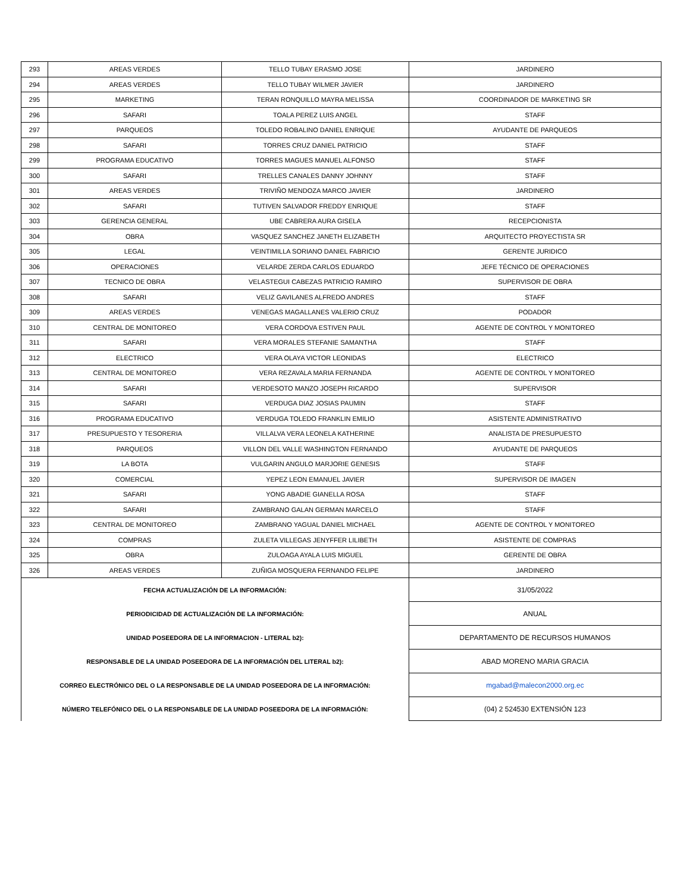| 293 | AREAS VERDES | TELLO TUBAY ERASMO JOSE | JARDINERO |
| 294 | AREAS VERDES | TELLO TUBAY WILMER JAVIER | JARDINERO |
| 295 | MARKETING | TERAN RONQUILLO MAYRA MELISSA | COORDINADOR DE MARKETING SR |
| 296 | SAFARI | TOALA PEREZ LUIS ANGEL | STAFF |
| 297 | PARQUEOS | TOLEDO ROBALINO DANIEL ENRIQUE | AYUDANTE DE PARQUEOS |
| 298 | SAFARI | TORRES CRUZ DANIEL PATRICIO | STAFF |
| 299 | PROGRAMA EDUCATIVO | TORRES MAGUES MANUEL ALFONSO | STAFF |
| 300 | SAFARI | TRELLES CANALES DANNY JOHNNY | STAFF |
| 301 | AREAS VERDES | TRIVIÑO MENDOZA MARCO JAVIER | JARDINERO |
| 302 | SAFARI | TUTIVEN SALVADOR FREDDY ENRIQUE | STAFF |
| 303 | GERENCIA GENERAL | UBE CABRERA AURA GISELA | RECEPCIONISTA |
| 304 | OBRA | VASQUEZ SANCHEZ JANETH ELIZABETH | ARQUITECTO PROYECTISTA SR |
| 305 | LEGAL | VEINTIMILLA SORIANO DANIEL FABRICIO | GERENTE JURIDICO |
| 306 | OPERACIONES | VELARDE ZERDA CARLOS EDUARDO | JEFE TÉCNICO DE OPERACIONES |
| 307 | TECNICO DE OBRA | VELASTEGUI CABEZAS PATRICIO RAMIRO | SUPERVISOR DE OBRA |
| 308 | SAFARI | VELIZ GAVILANES ALFREDO ANDRES | STAFF |
| 309 | AREAS VERDES | VENEGAS MAGALLANES VALERIO CRUZ | PODADOR |
| 310 | CENTRAL DE MONITOREO | VERA CORDOVA ESTIVEN PAUL | AGENTE DE CONTROL Y MONITOREO |
| 311 | SAFARI | VERA MORALES STEFANIE SAMANTHA | STAFF |
| 312 | ELECTRICO | VERA OLAYA VICTOR LEONIDAS | ELECTRICO |
| 313 | CENTRAL DE MONITOREO | VERA REZAVALA MARIA FERNANDA | AGENTE DE CONTROL Y MONITOREO |
| 314 | SAFARI | VERDESOTO MANZO JOSEPH RICARDO | SUPERVISOR |
| 315 | SAFARI | VERDUGA DIAZ JOSIAS PAUMIN | STAFF |
| 316 | PROGRAMA EDUCATIVO | VERDUGA TOLEDO FRANKLIN EMILIO | ASISTENTE ADMINISTRATIVO |
| 317 | PRESUPUESTO Y TESORERIA | VILLALVA VERA LEONELA KATHERINE | ANALISTA DE PRESUPUESTO |
| 318 | PARQUEOS | VILLON DEL VALLE WASHINGTON FERNANDO | AYUDANTE DE PARQUEOS |
| 319 | LA BOTA | VULGARIN ANGULO MARJORIE GENESIS | STAFF |
| 320 | COMERCIAL | YEPEZ LEON EMANUEL JAVIER | SUPERVISOR DE IMAGEN |
| 321 | SAFARI | YONG ABADIE GIANELLA ROSA | STAFF |
| 322 | SAFARI | ZAMBRANO GALAN GERMAN MARCELO | STAFF |
| 323 | CENTRAL DE MONITOREO | ZAMBRANO YAGUAL DANIEL MICHAEL | AGENTE DE CONTROL Y MONITOREO |
| 324 | COMPRAS | ZULETA VILLEGAS JENYFFER LILIBETH | ASISTENTE DE COMPRAS |
| 325 | OBRA | ZULOAGA AYALA LUIS MIGUEL | GERENTE DE OBRA |
| 326 | AREAS VERDES | ZUÑIGA MOSQUERA FERNANDO FELIPE | JARDINERO |
| FECHA ACTUALIZACIÓN DE LA INFORMACIÓN: | | | 31/05/2022 |
| PERIODICIDAD DE ACTUALIZACIÓN DE LA INFORMACIÓN: | | | ANUAL |
| UNIDAD POSEEDORA DE LA INFORMACION - LITERAL b2): | | | DEPARTAMENTO DE RECURSOS HUMANOS |
| RESPONSABLE DE LA UNIDAD POSEEDORA DE LA INFORMACIÓN DEL LITERAL b2): | | | ABAD MORENO MARIA GRACIA |
| CORREO ELECTRÓNICO DEL O LA RESPONSABLE DE LA UNIDAD POSEEDORA DE LA INFORMACIÓN: | | | mgabad@malecon2000.org.ec |
| NÚMERO TELEFÓNICO DEL O LA RESPONSABLE DE LA UNIDAD POSEEDORA DE LA INFORMACIÓN: | | | (04) 2 524530 EXTENSIÓN 123 |